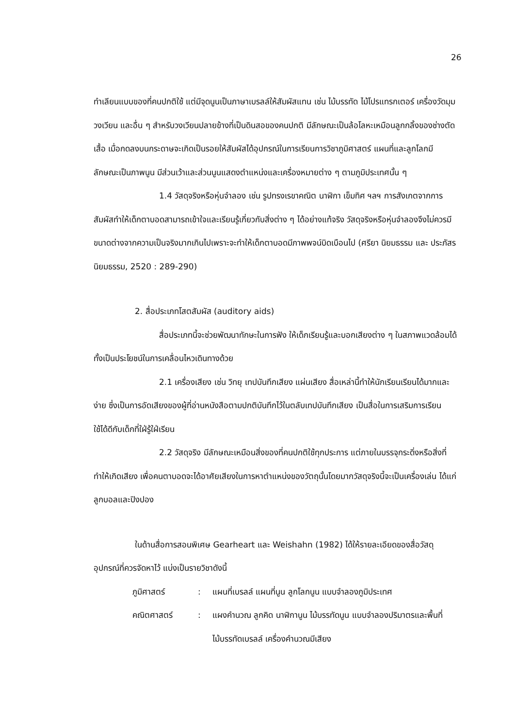26
ทำเลียนแบบของที่คนปกติใช้ แต่มีจุดนูนเป็นภาษาเบรลล์ให้สัมผัสแทน เช่น ไม้บรรทัด ไม้โปรแทรกเตอร์ เครื่องวัดมุม วงเวียน และอื่น ๆ สำหรับวงเวียนปลายข้างที่เป็นดินสอของคนปกติ มีลักษณะเป็นล้อโลหะเหมือนลูกกลิ้งของช่างตัดเสื้อ เมื่อกดลงบนกระดาษจะเกิดเป็นรอยให้สัมผัสได้อุปกรณ์ในการเรียนการวิชาภูมิศาสตร์ แผนที่และลูกโลกมีลักษณะเป็นภาพนูน มีส่วนเว้าและส่วนนูนแสดงตำแหน่งและเครื่องหมายต่าง ๆ ตามภูมิประเทศนั้น ๆ
1.4 วัสดุจริงหรือหุ่นจำลอง เช่น รูปทรงเรขาคณิต นาฬิกา เข็มทิศ ฯลฯ การสังเกตจากการสัมผัสทำให้เด็กตาบอดสามารถเข้าใจและเรียนรู้เกี่ยวกับสิ่งต่าง ๆ ได้อย่างแท้จริง วัสดุจริงหรือหุ่นจำลองจึงไม่ควรมีขนาดต่างจากความเป็นจริงมากเกินไปเพราะจะทำให้เด็กตาบอดมีภาพพจน์บิดเบือนไป (ศรียา นิยมธรรม และ ประภัสร นิยมธรรม, 2520 : 289-290)
2. สื่อประเภทโสตสัมผัส (auditory aids)
สื่อประเภทนี้จะช่วยพัฒนาทักษะในการฟัง ให้เด็กเรียนรู้และบอกเสียงต่าง ๆ ในสภาพแวดล้อมได้ ทั้งเป็นประโยชน์ในการเคลื่อนไหวเดินทางด้วย
2.1 เครื่องเสียง เช่น วิทยุ เทปบันทึกเสียง แผ่นเสียง สื่อเหล่านี้ทำให้นักเรียนเรียนได้มากและง่าย ซึ่งเป็นการอัดเสียงของผู้ที่อ่านหนังสือตามปกติบันทึกไว้ในตลับเทปบันทึกเสียง เป็นสื่อในการเสริมการเรียน ใช้ได้ดีกับเด็กที่ใฝ่รู้ใฝ่เรียน
2.2 วัสดุจริง มีลักษณะเหมือนสิ่งของที่คนปกติใช้ทุกประการ แต่ภายในบรรจุกระดิ่งหรือสิ่งที่ทำให้เกิดเสียง เพื่อคนตาบอดจะได้อาศัยเสียงในการหาตำแหน่งของวัตถุนั้นโดยมากวัสดุจริงนี้จะเป็นเครื่องเล่น ได้แก่ ลูกบอลและปิงปอง
ในด้านสื่อการสอนพิเศษ Gearheart และ Weishahn (1982) ได้ให้รายละเอียดของสื่อวัสดุอุปกรณ์ที่ควรจัดหาไว้ แบ่งเป็นรายวิชาดังนี้
ภูมิศาสตร์: แผนที่เบรลล์ แผนที่นูน ลูกโลกนูน แบบจำลองภูมิประเทศ
คณิตศาสตร์: แผงคำนวณ ลูกคิด นาฬิกานูน ไม้บรรทัดนูน แบบจำลองปริมาตรและพื้นที่ ไม้บรรทัดเบรลล์ เครื่องคำนวณมีเสียง